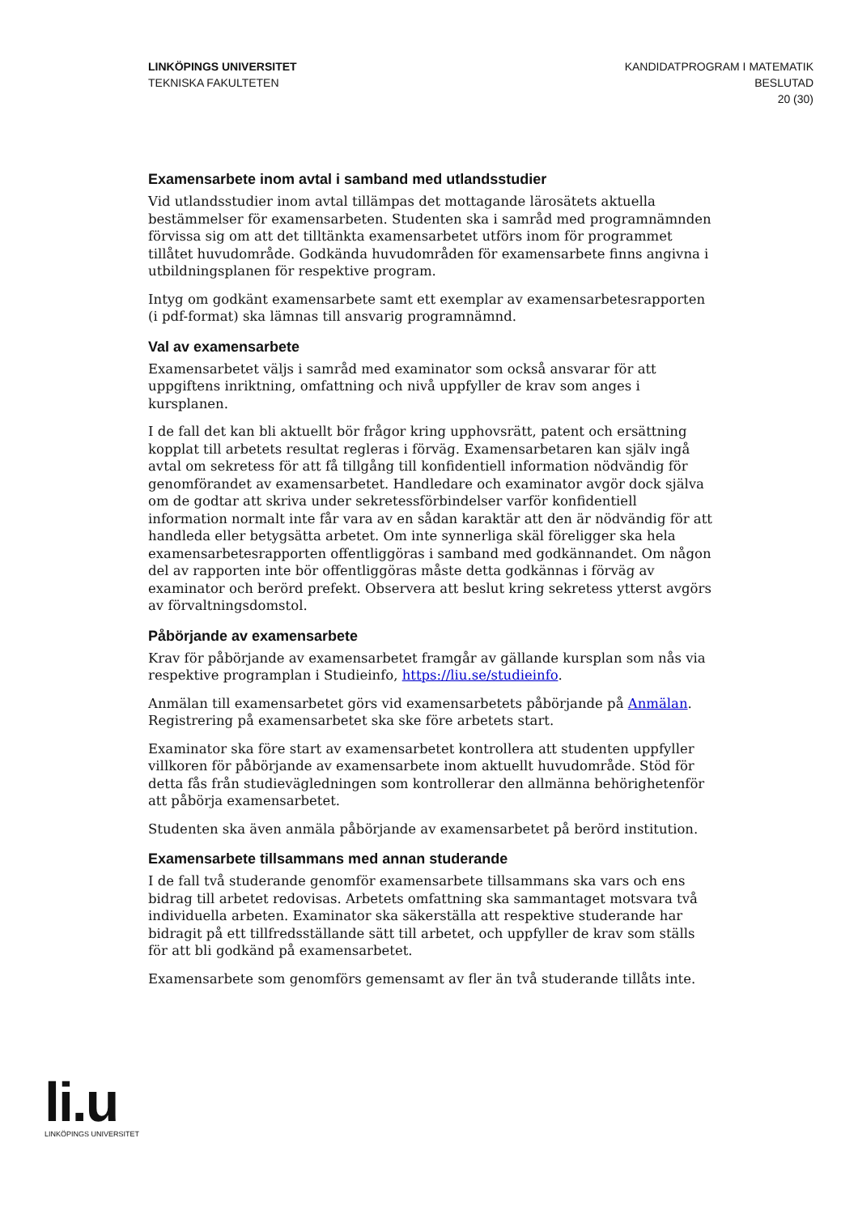LINKÖPINGS UNIVERSITET
TEKNISKA FAKULTETEN
KANDIDATPROGRAM I MATEMATIK
BESLUTAD
20 (30)
Examensarbete inom avtal i samband med utlandsstudier
Vid utlandsstudier inom avtal tillämpas det mottagande lärosätets aktuella bestämmelser för examensarbeten. Studenten ska i samråd med programnämnden förvissa sig om att det tilltänkta examensarbetet utförs inom för programmet tillåtet huvudområde. Godkända huvudområden för examensarbete finns angivna i utbildningsplanen för respektive program.
Intyg om godkänt examensarbete samt ett exemplar av examensarbetesrapporten (i pdf-format) ska lämnas till ansvarig programnämnd.
Val av examensarbete
Examensarbetet väljs i samråd med examinator som också ansvarar för att uppgiftens inriktning, omfattning och nivå uppfyller de krav som anges i kursplanen.
I de fall det kan bli aktuellt bör frågor kring upphovsrätt, patent och ersättning kopplat till arbetets resultat regleras i förväg. Examensarbetaren kan själv ingå avtal om sekretess för att få tillgång till konfidentiell information nödvändig för genomförandet av examensarbetet. Handledare och examinator avgör dock själva om de godtar att skriva under sekretessförbindelser varför konfidentiell information normalt inte får vara av en sådan karaktär att den är nödvändig för att handleda eller betygsätta arbetet. Om inte synnerliga skäl föreligger ska hela examensarbetesrapporten offentliggöras i samband med godkännandet. Om någon del av rapporten inte bör offentliggöras måste detta godkännas i förväg av examinator och berörd prefekt. Observera att beslut kring sekretess ytterst avgörs av förvaltningsdomstol.
Påbörjande av examensarbete
Krav för påbörjande av examensarbetet framgår av gällande kursplan som nås via respektive programplan i Studieinfo, https://liu.se/studieinfo.
Anmälan till examensarbetet görs vid examensarbetets påbörjande på Anmälan. Registrering på examensarbetet ska ske före arbetets start.
Examinator ska före start av examensarbetet kontrollera att studenten uppfyller villkoren för påbörjande av examensarbete inom aktuellt huvudområde. Stöd för detta fås från studievägledningen som kontrollerar den allmänna behörighetenför att påbörja examensarbetet.
Studenten ska även anmäla påbörjande av examensarbetet på berörd institution.
Examensarbete tillsammans med annan studerande
I de fall två studerande genomför examensarbete tillsammans ska vars och ens bidrag till arbetet redovisas. Arbetets omfattning ska sammantaget motsvara två individuella arbeten. Examinator ska säkerställa att respektive studerande har bidragit på ett tillfredsställande sätt till arbetet, och uppfyller de krav som ställs för att bli godkänd på examensarbetet.
Examensarbete som genomförs gemensamt av fler än två studerande tillåts inte.
li.u
LINKÖPINGS UNIVERSITET